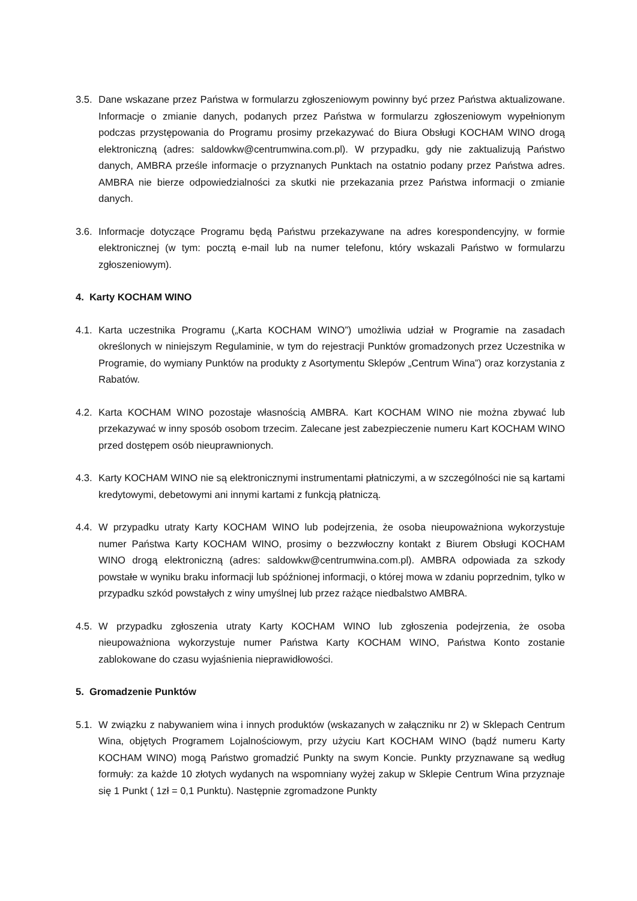3.5. Dane wskazane przez Państwa w formularzu zgłoszeniowym powinny być przez Państwa aktualizowane. Informacje o zmianie danych, podanych przez Państwa w formularzu zgłoszeniowym wypełnionym podczas przystępowania do Programu prosimy przekazywać do Biura Obsługi KOCHAM WINO drogą elektroniczną (adres: saldowkw@centrumwina.com.pl). W przypadku, gdy nie zaktualizują Państwo danych, AMBRA prześle informacje o przyznanych Punktach na ostatnio podany przez Państwa adres. AMBRA nie bierze odpowiedzialności za skutki nie przekazania przez Państwa informacji o zmianie danych.
3.6. Informacje dotyczące Programu będą Państwu przekazywane na adres korespondencyjny, w formie elektronicznej (w tym: pocztą e-mail lub na numer telefonu, który wskazali Państwo w formularzu zgłoszeniowym).
4. Karty KOCHAM WINO
4.1. Karta uczestnika Programu („Karta KOCHAM WINO”) umożliwia udział w Programie na zasadach określonych w niniejszym Regulaminie, w tym do rejestracji Punktów gromadzonych przez Uczestnika w Programie, do wymiany Punktów na produkty z Asortymentu Sklepów „Centrum Wina”) oraz korzystania z Rabatów.
4.2. Karta KOCHAM WINO pozostaje własnością AMBRA. Kart KOCHAM WINO nie można zbywać lub przekazywać w inny sposób osobom trzecim. Zalecane jest zabezpieczenie numeru Kart KOCHAM WINO przed dostępem osób nieuprawnionych.
4.3. Karty KOCHAM WINO nie są elektronicznymi instrumentami płatniczymi, a w szczególności nie są kartami kredytowymi, debetowymi ani innymi kartami z funkcją płatniczą.
4.4. W przypadku utraty Karty KOCHAM WINO lub podejrzenia, że osoba nieupoważniona wykorzystuje numer Państwa Karty KOCHAM WINO, prosimy o bezzwłoczny kontakt z Biurem Obsługi KOCHAM WINO drogą elektroniczną (adres: saldowkw@centrumwina.com.pl). AMBRA odpowiada za szkody powstałe w wyniku braku informacji lub spóźnionej informacji, o której mowa w zdaniu poprzednim, tylko w przypadku szkód powstałych z winy umyślnej lub przez rażące niedbalstwo AMBRA.
4.5. W przypadku zgłoszenia utraty Karty KOCHAM WINO lub zgłoszenia podejrzenia, że osoba nieupoważniona wykorzystuje numer Państwa Karty KOCHAM WINO, Państwa Konto zostanie zablokowane do czasu wyjaśnienia nieprawidłowości.
5. Gromadzenie Punktów
5.1. W związku z nabywaniem wina i innych produktów (wskazanych w załączniku nr 2) w Sklepach Centrum Wina, objętych Programem Lojalnościowym, przy użyciu Kart KOCHAM WINO (bądź numeru Karty KOCHAM WINO) mogą Państwo gromadzić Punkty na swym Koncie. Punkty przyznawane są według formuły: za każde 10 złotych wydanych na wspomniany wyżej zakup w Sklepie Centrum Wina przyznaje się 1 Punkt ( 1zł = 0,1 Punktu). Następnie zgromadzone Punkty